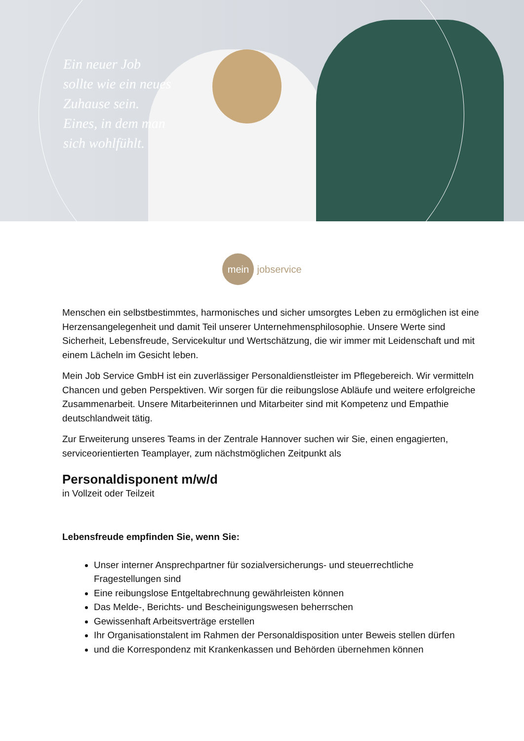Ein neuer Job
sollte wie ein neues
Zuhause sein.
Eines, in dem man
sich wohlfühlt.
mein
jobservice
Menschen ein selbstbestimmtes, harmonisches und sicher umsorgtes Leben zu ermöglichen ist eine Herzensangelegenheit und damit Teil unserer Unternehmensphilosophie. Unsere Werte sind Sicherheit, Lebensfreude, Servicekultur und Wertschätzung, die wir immer mit Leidenschaft und mit einem Lächeln im Gesicht leben.
Mein Job Service GmbH ist ein zuverlässiger Personaldienstleister im Pflegebereich. Wir vermitteln Chancen und geben Perspektiven. Wir sorgen für die reibungslose Abläufe und weitere erfolgreiche Zusammenarbeit. Unsere Mitarbeiterinnen und Mitarbeiter sind mit Kompetenz und Empathie deutschlandweit tätig.
Zur Erweiterung unseres Teams in der Zentrale Hannover suchen wir Sie, einen engagierten, serviceorientierten Teamplayer, zum nächstmöglichen Zeitpunkt als
Personaldisponent m/w/d
in Vollzeit oder Teilzeit
Lebensfreude empfinden Sie, wenn Sie:
Unser interner Ansprechpartner für sozialversicherungs- und steuerrechtliche Fragestellungen sind
Eine reibungslose Entgeltabrechnung gewährleisten können
Das Melde-, Berichts- und Bescheinigungswesen beherrschen
Gewissenhaft Arbeitsverträge erstellen
Ihr Organisationstalent im Rahmen der Personaldisposition unter Beweis stellen dürfen
und die Korrespondenz mit Krankenkassen und Behörden übernehmen können